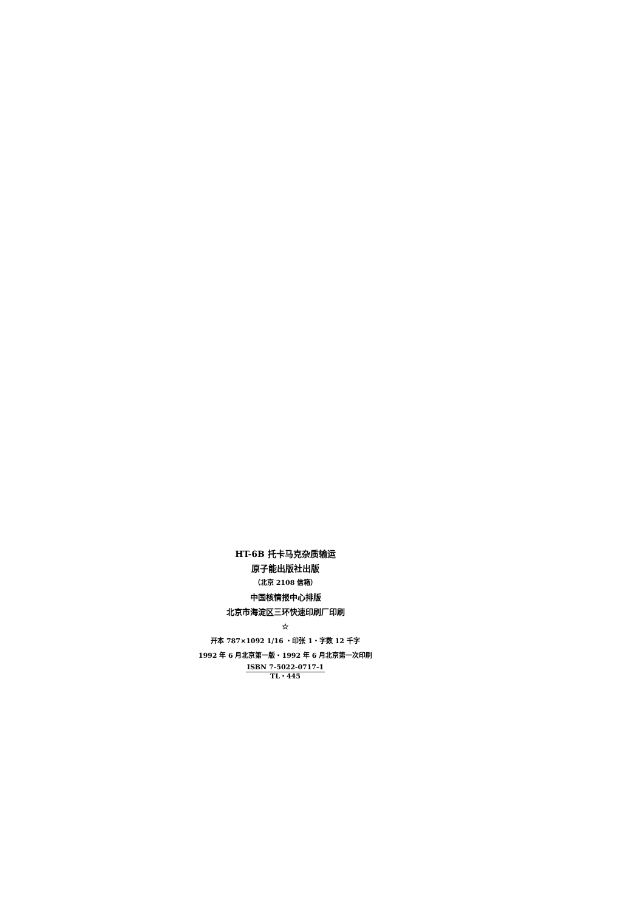HT-6B 托卡马克杂质输运
原子能出版社出版
（北京 2108 信箱）
中国核情报中心排版
北京市海淀区三环快速印刷厂印刷
☆
开本 787×1092 1/16 ・印张 1・字数 12 千字
1992 年 6 月北京第一版・1992 年 6 月北京第一次印刷
ISBN 7-5022-0717-1
TL・445